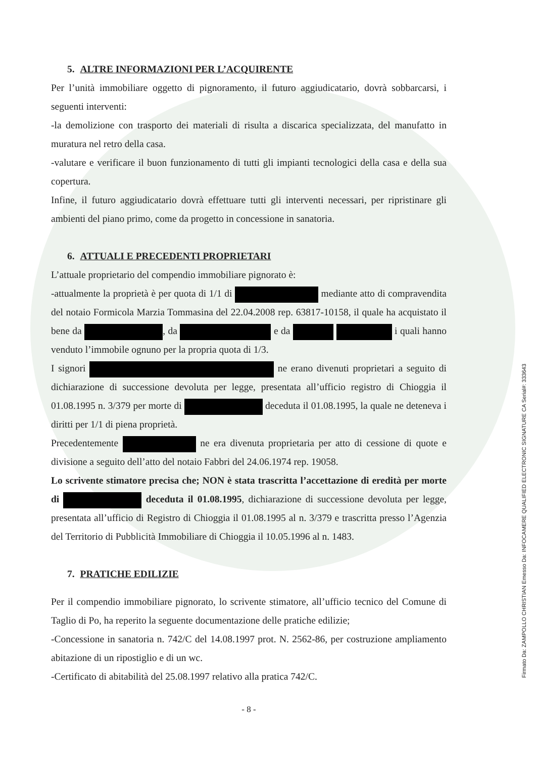5. ALTRE INFORMAZIONI PER L’ACQUIRENTE
Per l’unità immobiliare oggetto di pignoramento, il futuro aggiudicatario, dovrà sobbarcarsi, i seguenti interventi:
-la demolizione con trasporto dei materiali di risulta a discarica specializzata, del manufatto in muratura nel retro della casa.
-valutare e verificare il buon funzionamento di tutti gli impianti tecnologici della casa e della sua copertura.
Infine, il futuro aggiudicatario dovrà effettuare tutti gli interventi necessari, per ripristinare gli ambienti del piano primo, come da progetto in concessione in sanatoria.
6. ATTUALI E PRECEDENTI PROPRIETARI
L’attuale proprietario del compendio immobiliare pignorato è:
-attualmente la proprietà è per quota di 1/1 di mediante atto di compravendita del notaio Formicola Marzia Tommasina del 22.04.2008 rep. 63817-10158, il quale ha acquistato il bene da , da e da i quali hanno venduto l’immobile ognuno per la propria quota di 1/3.
I signori ne erano divenuti proprietari a seguito di dichiarazione di successione devoluta per legge, presentata all’ufficio registro di Chioggia il 01.08.1995 n. 3/379 per morte di deceduta il 01.08.1995, la quale ne deteneva i diritti per 1/1 di piena proprietà.
Precedentemente ne era divenuta proprietaria per atto di cessione di quote e divisione a seguito dell’atto del notaio Fabbri del 24.06.1974 rep. 19058.
Lo scrivente stimatore precisa che; NON è stata trascritta l’accettazione di eredità per morte di deceduta il 01.08.1995, dichiarazione di successione devoluta per legge, presentata all’ufficio di Registro di Chioggia il 01.08.1995 al n. 3/379 e trascritta presso l’Agenzia del Territorio di Pubblicità Immobiliare di Chioggia il 10.05.1996 al n. 1483.
7. PRATICHE EDILIZIE
Per il compendio immobiliare pignorato, lo scrivente stimatore, all’ufficio tecnico del Comune di Taglio di Po, ha reperito la seguente documentazione delle pratiche edilizie;
-Concessione in sanatoria n. 742/C del 14.08.1997 prot. N. 2562-86, per costruzione ampliamento abitazione di un ripostiglio e di un wc.
-Certificato di abitabilità del 25.08.1997 relativo alla pratica 742/C.
- 8 -
Firmato Da: ZAMPOLLO CHRISTIAN Emesso Da: INFOCAMERE QUALIFIED ELECTRONIC SIGNATURE CA Serial#: 333643